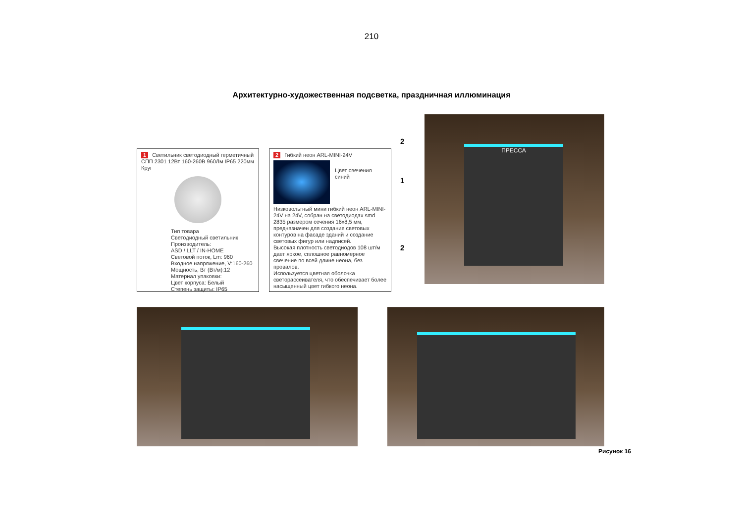210
Архитектурно-художественная подсветка, праздничная иллюминация
1 Светильник светодиодный герметичный СПП 2301 12Вт 160-260В 960Лм IP65 220мм Круг
Тип товара
Светодиодный светильник
Производитель:
ASD / LLT / IN-HOME
Световой поток, Lm: 960
Входное напряжение, V:160-260
Мощность, Вт (Вт/м):12
Материал упаковки:
Цвет корпуса: Белый
Степень защиты: IP65
2 Гибкий неон ARL-MINI-24V
Цвет свечения синий
Низковольтный мини гибкий неон ARL-MINI-24V на 24V, собран на светодиодах smd 2835 размером сечения 16х8,5 мм, предназначен для создания световых контуров на фасаде зданий и создание световых фигур или надписей.
Высокая плотность светодиодов 108 шт/м дает яркое, сплошное равномерное свечение по всей длине неона, без провалов.
Используется цветная оболочка светорассеивателя, что обеспечивает более насыщенный цвет гибкого неона.
2
1
2
ПРЕССА
Рисунок 16